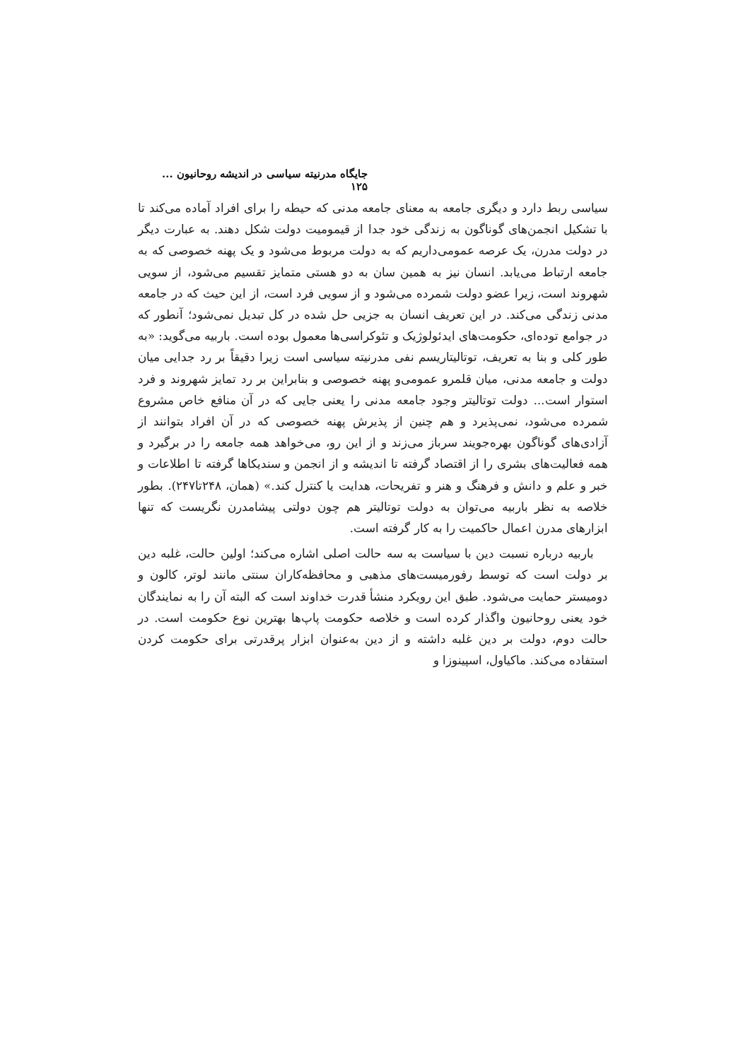جایگاه مدرنیته سیاسی در اندیشه روحانیون ... ۱۲۵
سیاسی ربط دارد و دیگری جامعه به معنای جامعه مدنی که حیطه را برای افراد آماده می‌کند تا با تشکیل انجمن‌های گوناگون به زندگی خود جدا از قیمومیت دولت شکل دهند. به عبارت دیگر در دولت مدرن، یک عرصه عمومی‌داریم که به دولت مربوط می‌شود و یک پهنه خصوصی که به جامعه ارتباط می‌یابد. انسان نیز به همین سان به دو هستی متمایز تقسیم می‌شود، از سویی شهروند است، زیرا عضو دولت شمرده می‌شود و از سویی فرد است، از این حیث که در جامعه مدنی زندگی می‌کند. در این تعریف انسان به جزیی حل شده در کل تبدیل نمی‌شود؛ آنطور که در جوامع توده‌ای، حکومت‌های ایدئولوژیک و تئوکراسی‌ها معمول بوده است. باربیه می‌گوید: «به طور کلی و بنا به تعریف، توتالیتاریسم نفی مدرنیته سیاسی است زیرا دقیقاً بر رد جدایی میان دولت و جامعه مدنی، میان قلمرو عمومی‌و پهنه خصوصی و بنابراین بر رد تمایز شهروند و فرد استوار است... دولت توتالیتر وجود جامعه مدنی را یعنی جایی که در آن منافع خاص مشروع شمرده می‌شود، نمی‌پذیرد و هم چنین از پذیرش پهنه خصوصی که در آن افراد بتوانند از آزادی‌های گوناگون بهره‌جویند سرباز می‌زند و از این رو، می‌خواهد همه جامعه را در برگیرد و همه فعالیت‌های بشری را از اقتصاد گرفته تا اندیشه و از انجمن و سندیکاها گرفته تا اطلاعات و خبر و علم و دانش و فرهنگ و هنر و تفریحات، هدایت یا کنترل کند.» (همان، ۲۴۸تا۲۴۷). بطور خلاصه به نظر باربیه می‌توان به دولت توتالیتر هم چون دولتی پیشامدرن نگریست که تنها ابزارهای مدرن اعمال حاکمیت را به کار گرفته است.
باربیه درباره نسبت دین با سیاست به سه حالت اصلی اشاره می‌کند؛ اولین حالت، غلبه دین بر دولت است که توسط رفورمیست‌های مذهبی و محافظه‌کاران سنتی مانند لوتر، کالون و دومیستر حمایت می‌شود. طبق این رویکرد منشأ قدرت خداوند است که البته آن را به نمایندگان خود یعنی روحانیون واگذار کرده است و خلاصه حکومت پاپ‌ها بهترین نوع حکومت است. در حالت دوم، دولت بر دین غلبه داشته و از دین به‌عنوان ابزار پرقدرتی برای حکومت کردن استفاده می‌کند. ماکیاول، اسپینوزا و